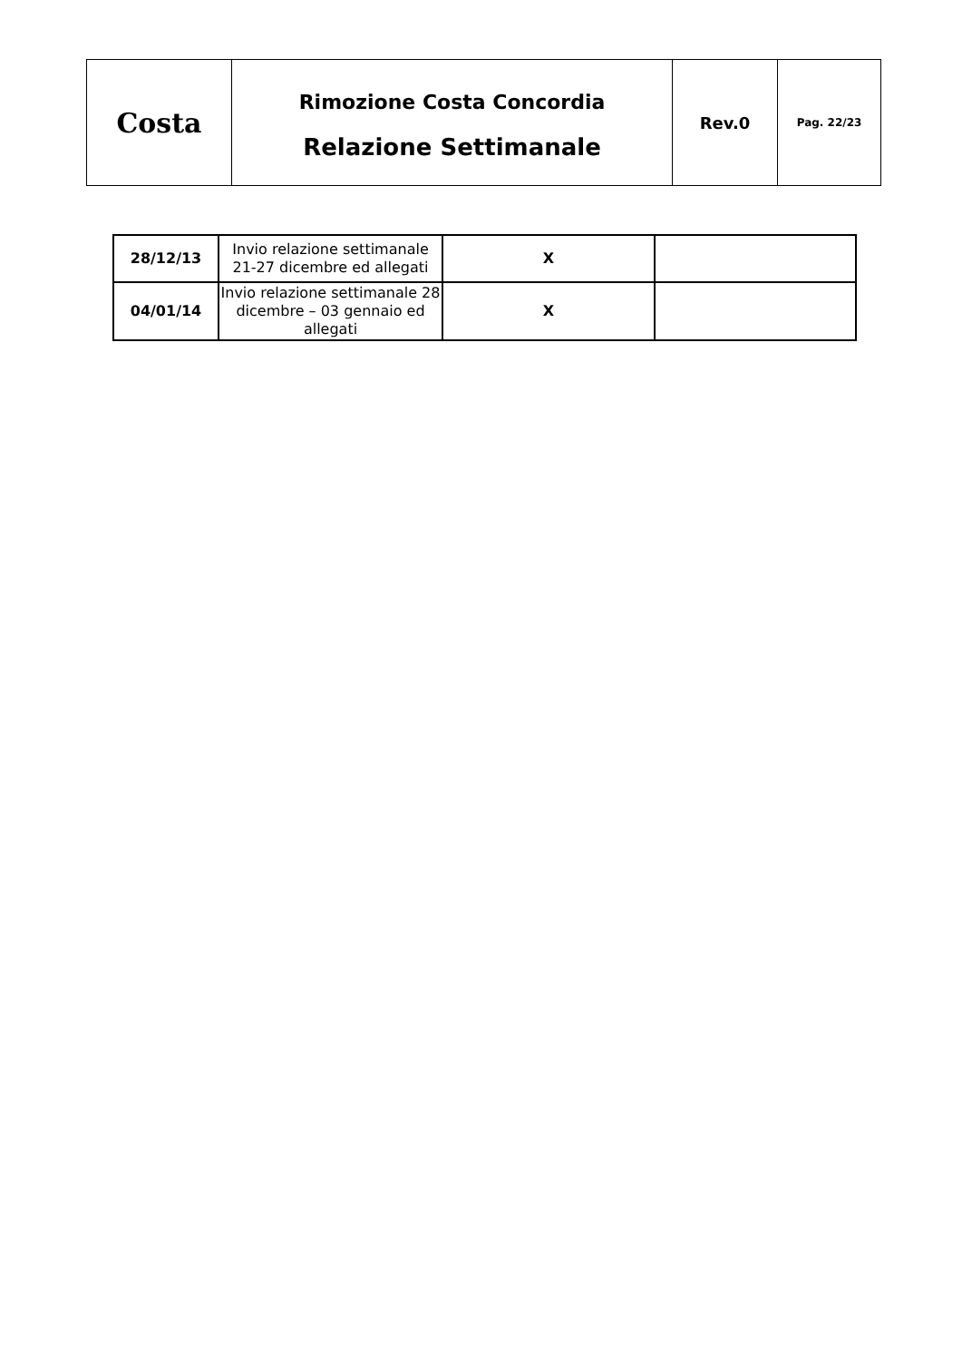| Costa | Rimozione Costa Concordia Relazione Settimanale | Rev.0 | Pag. 22/23 |
| 28/12/13 | Invio relazione settimanale 21-27 dicembre ed allegati | X | |
| 04/01/14 | Invio relazione settimanale 28 dicembre – 03 gennaio ed allegati | X | |